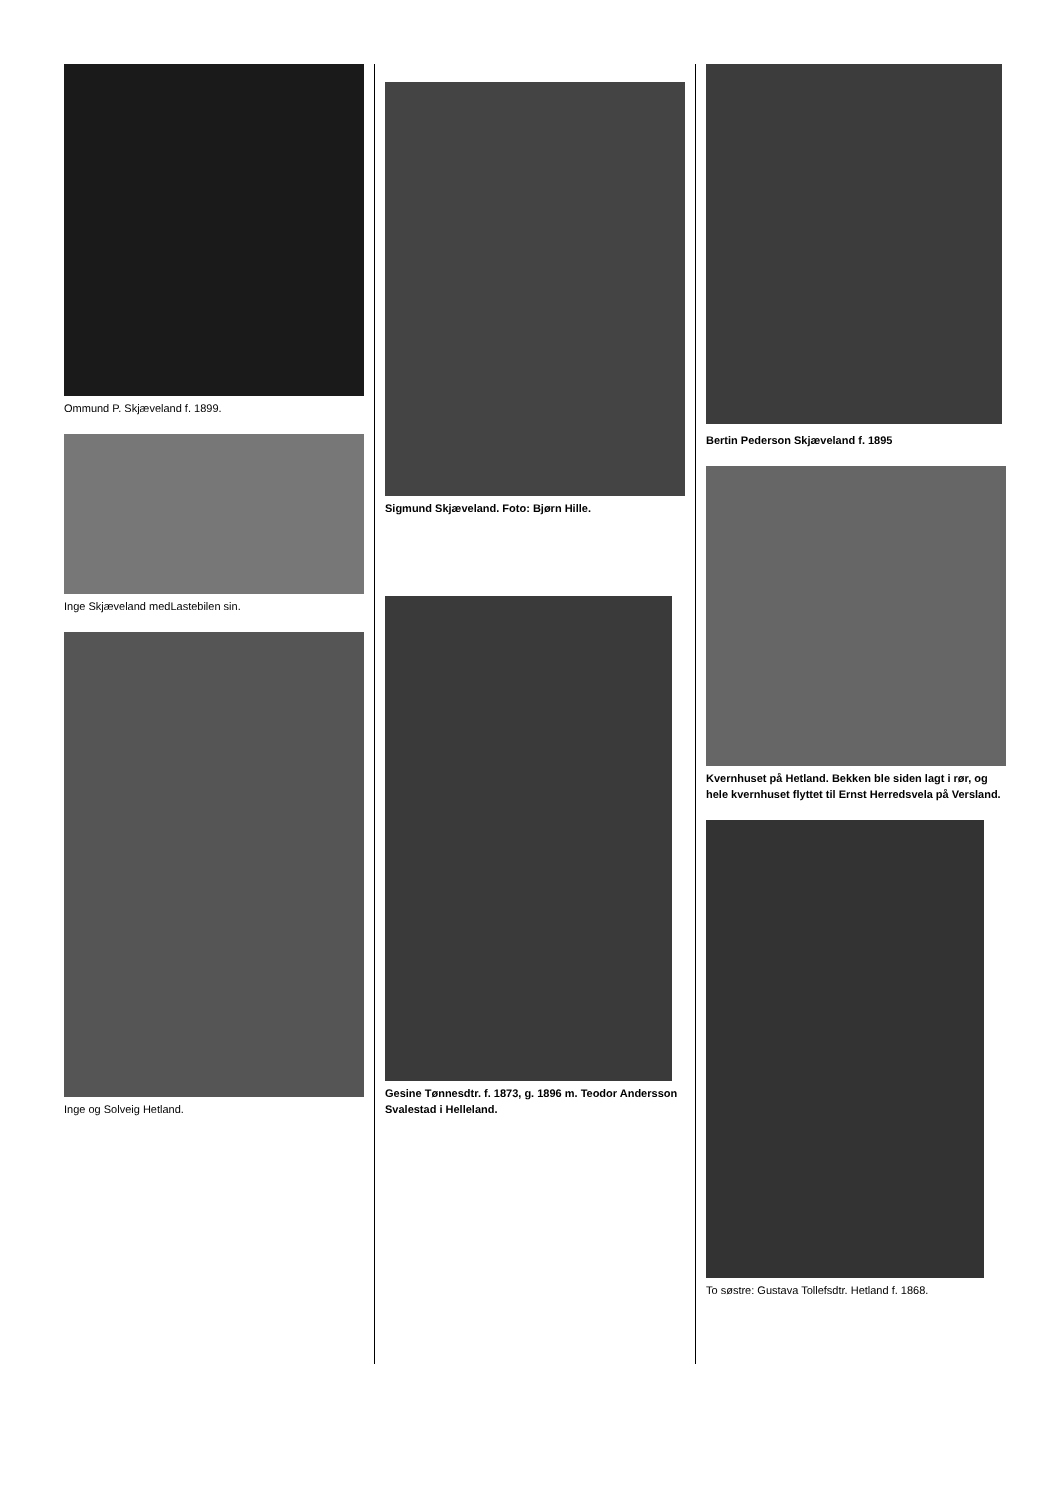Ommund P. Skjæveland f. 1899.
Inge Skjæveland medLastebilen sin.
Inge og Solveig Hetland.
Sigmund Skjæveland. Foto: Bjørn Hille.
Gesine Tønnesdtr. f. 1873, g. 1896 m. Teodor Andersson Svalestad i Helleland.
Bertin Pederson Skjæveland f. 1895
Kvernhuset på Hetland. Bekken ble siden lagt i rør, og hele kvernhuset flyttet til Ernst Herredsvela på Versland.
To søstre: Gustava Tollefsdtr. Hetland f. 1868.